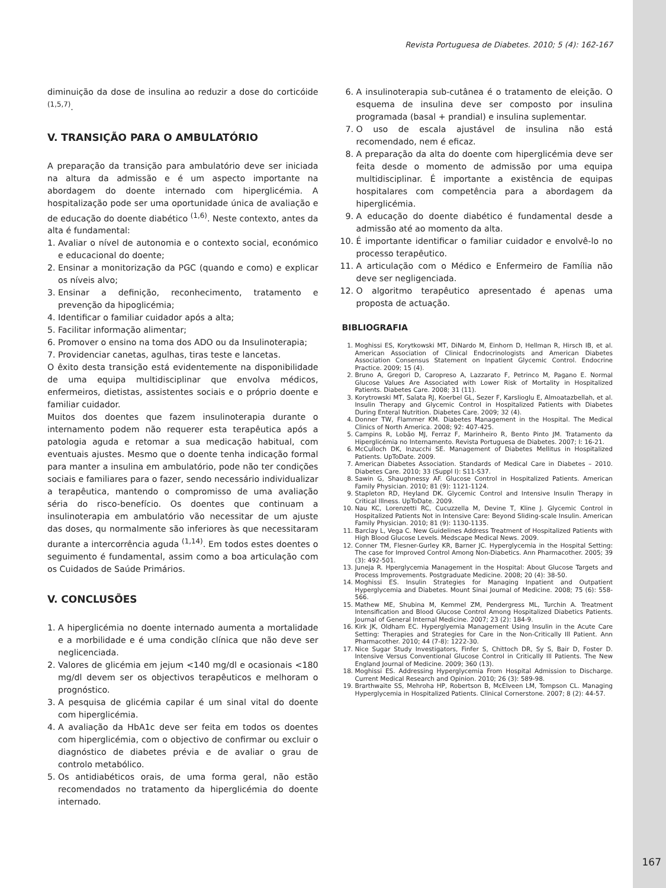Revista Portuguesa de Diabetes. 2010; 5 (4): 162-167
diminuição da dose de insulina ao reduzir a dose do corticóide <sup>(1,5,7)</sup>.
V. TRANSIÇÃO PARA O AMBULATÓRIO
A preparação da transição para ambulatório deve ser iniciada na altura da admissão e é um aspecto importante na abordagem do doente internado com hiperglicémia. A hospitalização pode ser uma oportunidade única de avaliação e de educação do doente diabético <sup>(1,6)</sup>. Neste contexto, antes da alta é fundamental:
1. Avaliar o nível de autonomia e o contexto social, económico e educacional do doente;
2. Ensinar a monitorização da PGC (quando e como) e explicar os níveis alvo;
3. Ensinar a definição, reconhecimento, tratamento e prevenção da hipoglicémia;
4. Identificar o familiar cuidador após a alta;
5. Facilitar informação alimentar;
6. Promover o ensino na toma dos ADO ou da Insulinoterapia;
7. Providenciar canetas, agulhas, tiras teste e lancetas.
O êxito desta transição está evidentemente na disponibilidade de uma equipa multidisciplinar que envolva médicos, enfermeiros, dietistas, assistentes sociais e o próprio doente e familiar cuidador.
Muitos dos doentes que fazem insulinoterapia durante o internamento podem não requerer esta terapêutica após a patologia aguda e retomar a sua medicação habitual, com eventuais ajustes. Mesmo que o doente tenha indicação formal para manter a insulina em ambulatório, pode não ter condições sociais e familiares para o fazer, sendo necessário individualizar a terapêutica, mantendo o compromisso de uma avaliação séria do risco-benefício. Os doentes que continuam a insulinoterapia em ambulatório vão necessitar de um ajuste das doses, qu normalmente são inferiores às que necessitaram durante a intercorrência aguda <sup>(1,14)</sup>. Em todos estes doentes o seguimento é fundamental, assim como a boa articulação com os Cuidados de Saúde Primários.
V. CONCLUSÕES
1. A hiperglicémia no doente internado aumenta a mortalidade e a morbilidade e é uma condição clínica que não deve ser neglicenciada.
2. Valores de glicémia em jejum <140 mg/dl e ocasionais <180 mg/dl devem ser os objectivos terapêuticos e melhoram o prognóstico.
3. A pesquisa de glicémia capilar é um sinal vital do doente com hiperglicémia.
4. A avaliação da HbA1c deve ser feita em todos os doentes com hiperglicémia, com o objectivo de confirmar ou excluir o diagnóstico de diabetes prévia e de avaliar o grau de controlo metabólico.
5. Os antidiabéticos orais, de uma forma geral, não estão recomendados no tratamento da hiperglicémia do doente internado.
6. A insulinoterapia sub-cutânea é o tratamento de eleição. O esquema de insulina deve ser composto por insulina programada (basal + prandial) e insulina suplementar.
7. O uso de escala ajustável de insulina não está recomendado, nem é eficaz.
8. A preparação da alta do doente com hiperglicémia deve ser feita desde o momento de admissão por uma equipa multidisciplinar. É importante a existência de equipas hospitalares com competência para a abordagem da hiperglicémia.
9. A educação do doente diabético é fundamental desde a admissão até ao momento da alta.
10. É importante identificar o familiar cuidador e envolvê-lo no processo terapêutico.
11. A articulação com o Médico e Enfermeiro de Família não deve ser negligenciada.
12. O algoritmo terapêutico apresentado é apenas uma proposta de actuação.
BIBLIOGRAFIA
1. Moghissi ES, Korytkowski MT, DiNardo M, Einhorn D, Hellman R, Hirsch IB, et al. American Association of Clinical Endocrinologists and American Diabetes Association Consensus Statement on Inpatient Glycemic Control. Endocrine Practice. 2009; 15 (4).
2. Bruno A, Gregori D, Caropreso A, Lazzarato F, Petrinco M, Pagano E. Normal Glucose Values Are Associated with Lower Risk of Mortality in Hospitalized Patients. Diabetes Care. 2008; 31 (11).
3. Korytrowski MT, Salata RJ, Koerbel GL, Sezer F, Karslioglu E, Almoatazbellah, et al. Insulin Therapy and Glycemic Control in Hospitalized Patients with Diabetes During Enteral Nutrition. Diabetes Care. 2009; 32 (4).
4. Donner TW, Flammer KM. Diabetes Management in the Hospital. The Medical Clinics of North America. 2008; 92: 407-425.
5. Campins R, Lobão MJ, Ferraz F, Marinheiro R, Bento Pinto JM. Tratamento da Hiperglicémia no Internamento. Revista Portuguesa de Diabetes. 2007; I: 16-21.
6. McCulloch DK, Inzucchi SE. Management of Diabetes Mellitus in Hospitalized Patients. UpToDate. 2009.
7. American Diabetes Association. Standards of Medical Care in Diabetes – 2010. Diabetes Care. 2010; 33 (Suppl I): S11-S37.
8. Sawin G, Shaughnessy AF. Glucose Control in Hospitalized Patients. American Family Physician. 2010; 81 (9): 1121-1124.
9. Stapleton RD, Heyland DK. Glycemic Control and Intensive Insulin Therapy in Critical Illness. UpToDate. 2009.
10. Nau KC, Lorenzetti RC, Cucuzzella M, Devine T, Kline J. Glycemic Control in Hospitalized Patients Not in Intensive Care: Beyond Sliding-scale Insulin. American Family Physician. 2010; 81 (9): 1130-1135.
11. Barclay L, Vega C. New Guidelines Address Treatment of Hospitalized Patients with High Blood Glucose Levels. Medscape Medical News. 2009.
12. Conner TM, Flesner-Gurley KR, Barner JC. Hyperglycemia in the Hospital Setting: The case for Improved Control Among Non-Diabetics. Ann Pharmacother. 2005; 39 (3): 492-501.
13. Juneja R. Hperglycemia Management in the Hospital: About Glucose Targets and Process Improvements. Postgraduate Medicine. 2008; 20 (4): 38-50.
14. Moghissi ES. Insulin Strategies for Managing Inpatient and Outpatient Hyperglycemia and Diabetes. Mount Sinai Journal of Medicine. 2008; 75 (6): 558-566.
15. Mathew ME, Shubina M, Kemmel ZM, Pendergress ML, Turchin A. Treatment Intensification and Blood Glucose Control Among Hospitalized Diabetics Patients. Journal of General Internal Medicine. 2007; 23 (2): 184-9.
16. Kirk JK, Oldham EC. Hyperglyemia Management Using Insulin in the Acute Care Setting: Therapies and Strategies for Care in the Non-Critically Ill Patient. Ann Pharmacother. 2010; 44 (7-8): 1222-30.
17. Nice Sugar Study Investigators, Finfer S, Chittoch DR, Sy S, Bair D, Foster D. Intensive Versus Conventional Glucose Control in Critically Ill Patients. The New England Journal of Medicine. 2009; 360 (13).
18. Moghissi ES. Addressing Hyperglycemia From Hospital Admission to Discharge. Current Medical Research and Opinion. 2010; 26 (3): 589-98.
19. Brarthwaite SS, Mehroha HP, Robertson B, McElveen LM, Tompson CL. Managing Hyperglycemia in Hospitalized Patients. Clinical Cornerstone. 2007; 8 (2): 44-57.
167